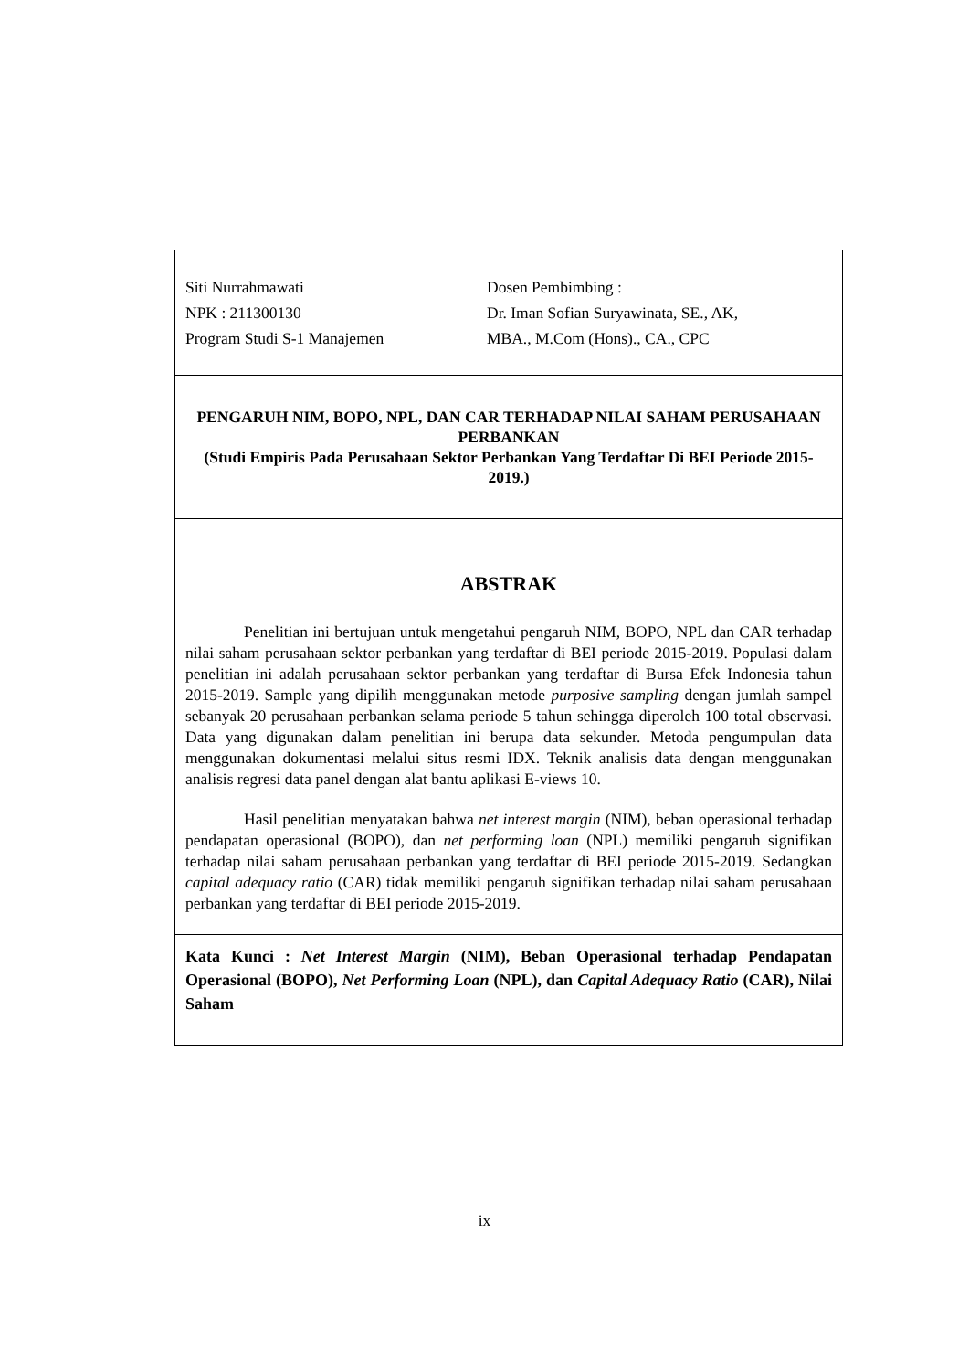Siti Nurrahmawati
NPK : 211300130
Program Studi S-1 Manajemen
Dosen Pembimbing :
Dr. Iman Sofian Suryawinata, SE., AK,
MBA., M.Com (Hons)., CA., CPC
PENGARUH NIM, BOPO, NPL, DAN CAR TERHADAP NILAI SAHAM PERUSAHAAN PERBANKAN
(Studi Empiris Pada Perusahaan Sektor Perbankan Yang Terdaftar Di BEI Periode 2015-2019.)
ABSTRAK
Penelitian ini bertujuan untuk mengetahui pengaruh NIM, BOPO, NPL dan CAR terhadap nilai saham perusahaan sektor perbankan yang terdaftar di BEI periode 2015-2019. Populasi dalam penelitian ini adalah perusahaan sektor perbankan yang terdaftar di Bursa Efek Indonesia tahun 2015-2019. Sample yang dipilih menggunakan metode purposive sampling dengan jumlah sampel sebanyak 20 perusahaan perbankan selama periode 5 tahun sehingga diperoleh 100 total observasi. Data yang digunakan dalam penelitian ini berupa data sekunder. Metoda pengumpulan data menggunakan dokumentasi melalui situs resmi IDX. Teknik analisis data dengan menggunakan analisis regresi data panel dengan alat bantu aplikasi E-views 10.
Hasil penelitian menyatakan bahwa net interest margin (NIM), beban operasional terhadap pendapatan operasional (BOPO), dan net performing loan (NPL) memiliki pengaruh signifikan terhadap nilai saham perusahaan perbankan yang terdaftar di BEI periode 2015-2019. Sedangkan capital adequacy ratio (CAR) tidak memiliki pengaruh signifikan terhadap nilai saham perusahaan perbankan yang terdaftar di BEI periode 2015-2019.
Kata Kunci : Net Interest Margin (NIM), Beban Operasional terhadap Pendapatan Operasional (BOPO), Net Performing Loan (NPL), dan Capital Adequacy Ratio (CAR), Nilai Saham
ix